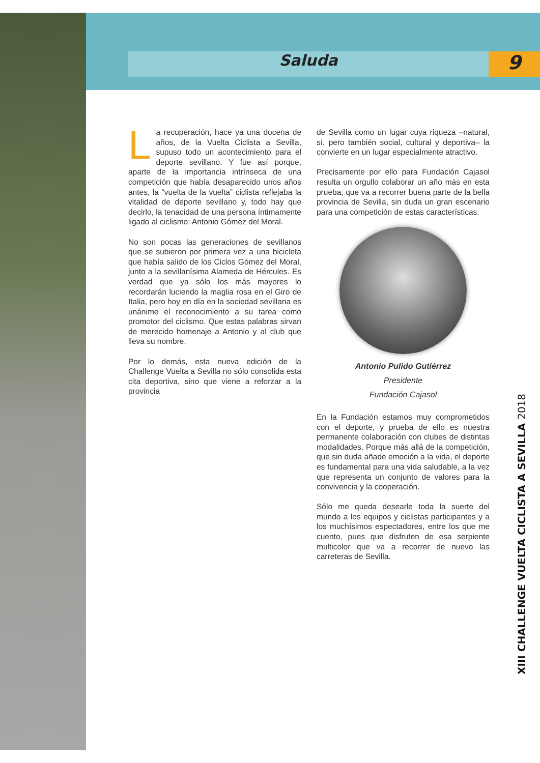Saluda 9
La recuperación, hace ya una docena de años, de la Vuelta Ciclista a Sevilla, supuso todo un acontecimiento para el deporte sevillano. Y fue así porque, aparte de la importancia intrínseca de una competición que había desaparecido unos años antes, la “vuelta de la vuelta” ciclista reflejaba la vitalidad de deporte sevillano y, todo hay que decirlo, la tenacidad de una persona íntimamente ligado al ciclismo: Antonio Gómez del Moral.
No son pocas las generaciones de sevillanos que se subieron por primera vez a una bicicleta que había salido de los Ciclos Gómez del Moral, junto a la sevillanísima Alameda de Hércules. Es verdad que ya sólo los más mayores lo recordarán luciendo la maglia rosa en el Giro de Italia, pero hoy en día en la sociedad sevillana es unánime el reconocimiento a su tarea como promotor del ciclismo. Que estas palabras sirvan de merecido homenaje a Antonio y al club que lleva su nombre.
Por lo demás, esta nueva edición de la Challenge Vuelta a Sevilla no sólo consolida esta cita deportiva, sino que viene a reforzar a la provincia
de Sevilla como un lugar cuya riqueza –natural, sí, pero también social, cultural y deportiva– la convierte en un lugar especialmente atractivo.
Precisamente por ello para Fundación Cajasol resulta un orgullo colaborar un año más en esta prueba, que va a recorrer buena parte de la bella provincia de Sevilla, sin duda un gran escenario para una competición de estas características.
Antonio Pulido Gutiérrez
Presidente
Fundación Cajasol
En la Fundación estamos muy comprometidos con el deporte, y prueba de ello es nuestra permanente colaboración con clubes de distintas modalidades. Porque más allá de la competición, que sin duda añade emoción a la vida, el deporte es fundamental para una vida saludable, a la vez que representa un conjunto de valores para la convivencia y la cooperación.
Sólo me queda desearle toda la suerte del mundo a los equipos y ciclistas participantes y a los muchísimos espectadores, entre los que me cuento, pues que disfruten de esa serpiente multicolor que va a recorrer de nuevo las carreteras de Sevilla.
XIII CHALLENGE VUELTA CICLISTA A SEVILLA 2018